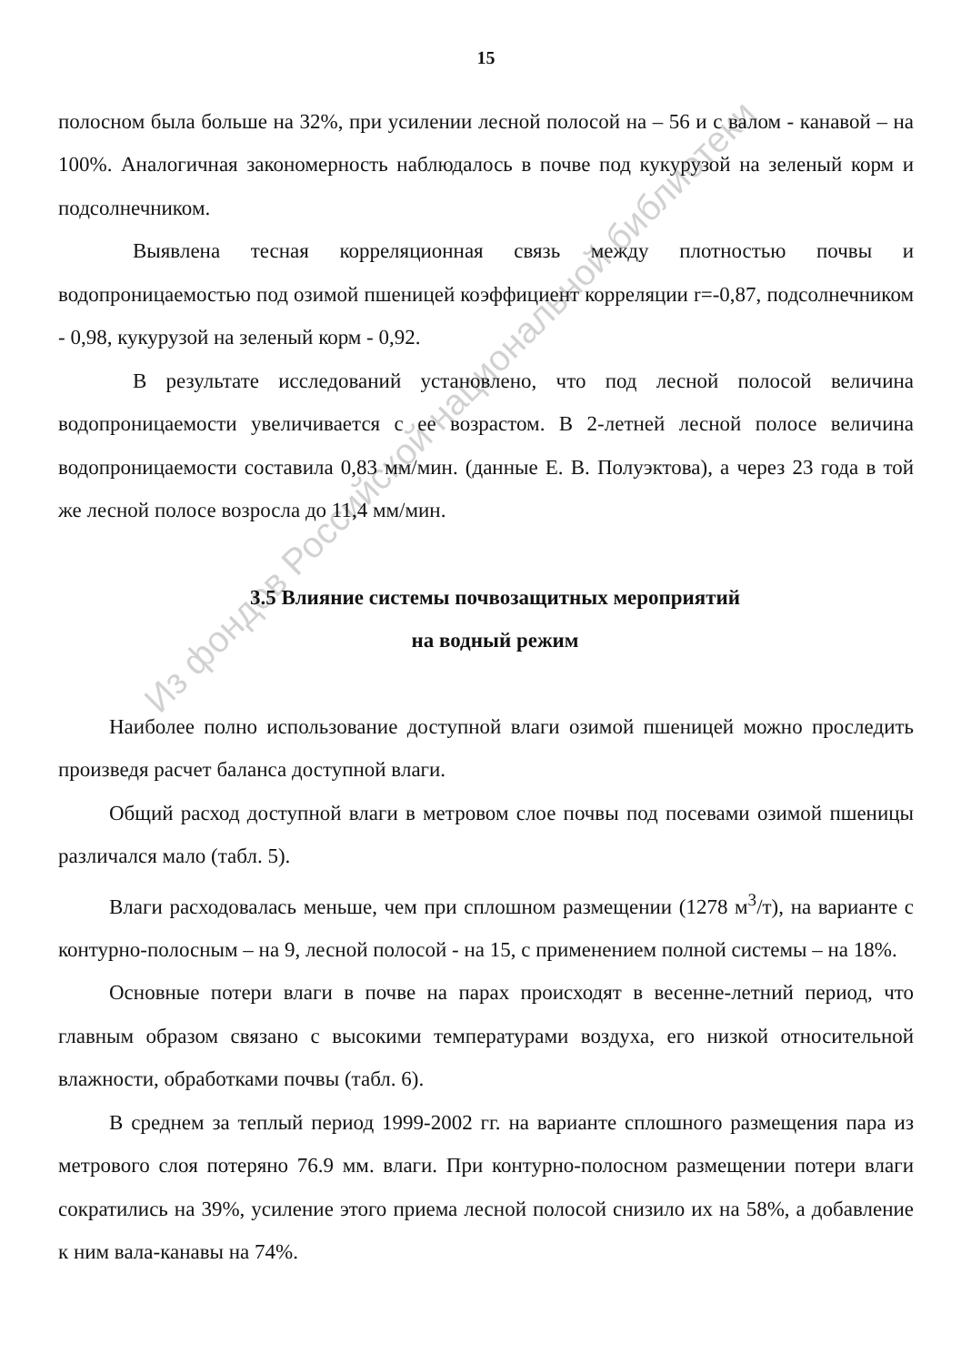Из фондов Российской национальной библиотеки
15
полосном была больше на 32%, при усилении лесной полосой на – 56 и с валом - канавой – на 100%. Аналогичная закономерность наблюдалось в почве под кукурузой на зеленый корм и подсолнечником.
Выявлена тесная корреляционная связь между плотностью почвы и водопроницаемостью под озимой пшеницей коэффициент корреляции r=-0,87, подсолнечником - 0,98, кукурузой на зеленый корм - 0,92.
В результате исследований установлено, что под лесной полосой величина водопроницаемости увеличивается с ее возрастом. В 2-летней лесной полосе величина водопроницаемости составила 0,83 мм/мин. (данные Е. В. Полуэктова), а через 23 года в той же лесной полосе возросла до 11,4 мм/мин.
3.5 Влияние системы почвозащитных мероприятий
на водный режим
Наиболее полно использование доступной влаги озимой пшеницей можно проследить произведя расчет баланса доступной влаги.
Общий расход доступной влаги в метровом слое почвы под посевами озимой пшеницы различался мало (табл. 5).
Влаги расходовалась меньше, чем при сплошном размещении (1278 м<sup>3</sup>/т), на варианте с контурно-полосным – на 9, лесной полосой - на 15, с применением полной системы – на 18%.
Основные потери влаги в почве на парах происходят в весенне-летний период, что главным образом связано с высокими температурами воздуха, его низкой относительной влажности, обработками почвы (табл. 6).
В среднем за теплый период 1999-2002 гг. на варианте сплошного размещения пара из метрового слоя потеряно 76.9 мм. влаги. При контурно-полосном размещении потери влаги сократились на 39%, усиление этого приема лесной полосой снизило их на 58%, а добавление к ним вала-канавы на 74%.